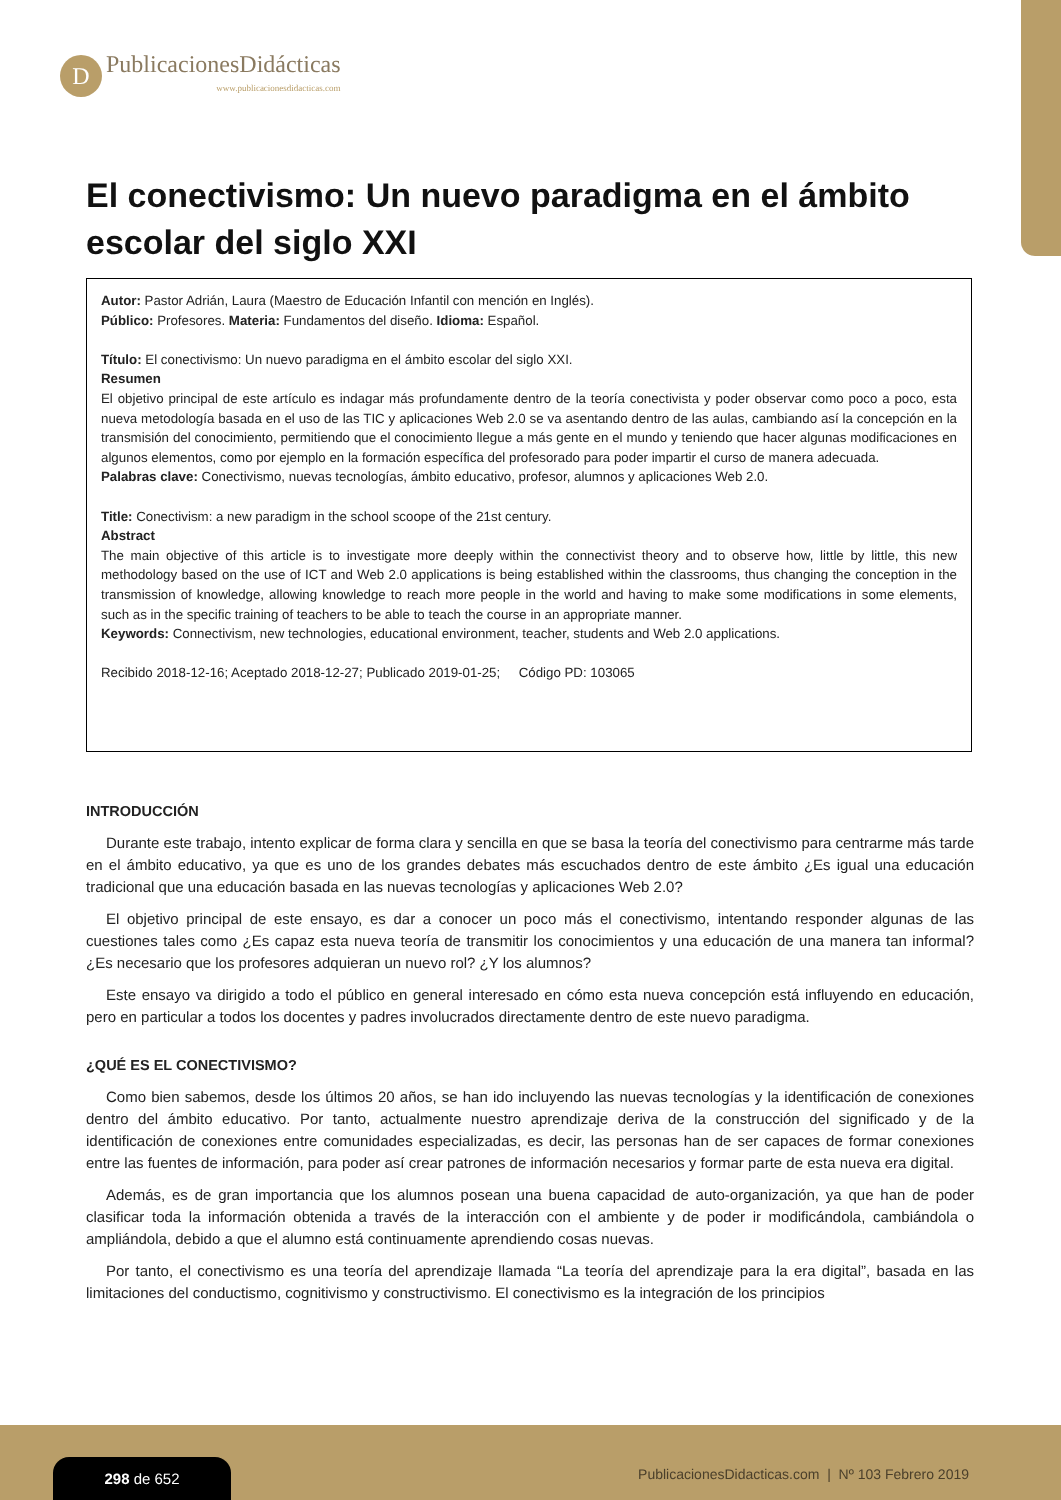D
PublicacionesDidácticas
www.publicacionesdidacticas.com
El conectivismo: Un nuevo paradigma en el ámbito escolar del siglo XXI
Autor: Pastor Adrián, Laura (Maestro de Educación Infantil con mención en Inglés).
Público: Profesores. Materia: Fundamentos del diseño. Idioma: Español.
Título: El conectivismo: Un nuevo paradigma en el ámbito escolar del siglo XXI.
Resumen
El objetivo principal de este artículo es indagar más profundamente dentro de la teoría conectivista y poder observar como poco a poco, esta nueva metodología basada en el uso de las TIC y aplicaciones Web 2.0 se va asentando dentro de las aulas, cambiando así la concepción en la transmisión del conocimiento, permitiendo que el conocimiento llegue a más gente en el mundo y teniendo que hacer algunas modificaciones en algunos elementos, como por ejemplo en la formación específica del profesorado para poder impartir el curso de manera adecuada.
Palabras clave: Conectivismo, nuevas tecnologías, ámbito educativo, profesor, alumnos y aplicaciones Web 2.0.
Title: Conectivism: a new paradigm in the school scoope of the 21st century.
Abstract
The main objective of this article is to investigate more deeply within the connectivist theory and to observe how, little by little, this new methodology based on the use of ICT and Web 2.0 applications is being established within the classrooms, thus changing the conception in the transmission of knowledge, allowing knowledge to reach more people in the world and having to make some modifications in some elements, such as in the specific training of teachers to be able to teach the course in an appropriate manner.
Keywords: Connectivism, new technologies, educational environment, teacher, students and Web 2.0 applications.
Recibido 2018-12-16; Aceptado 2018-12-27; Publicado 2019-01-25; Código PD: 103065
INTRODUCCIÓN
Durante este trabajo, intento explicar de forma clara y sencilla en que se basa la teoría del conectivismo para centrarme más tarde en el ámbito educativo, ya que es uno de los grandes debates más escuchados dentro de este ámbito ¿Es igual una educación tradicional que una educación basada en las nuevas tecnologías y aplicaciones Web 2.0?
El objetivo principal de este ensayo, es dar a conocer un poco más el conectivismo, intentando responder algunas de las cuestiones tales como ¿Es capaz esta nueva teoría de transmitir los conocimientos y una educación de una manera tan informal? ¿Es necesario que los profesores adquieran un nuevo rol? ¿Y los alumnos?
Este ensayo va dirigido a todo el público en general interesado en cómo esta nueva concepción está influyendo en educación, pero en particular a todos los docentes y padres involucrados directamente dentro de este nuevo paradigma.
¿QUÉ ES EL CONECTIVISMO?
Como bien sabemos, desde los últimos 20 años, se han ido incluyendo las nuevas tecnologías y la identificación de conexiones dentro del ámbito educativo. Por tanto, actualmente nuestro aprendizaje deriva de la construcción del significado y de la identificación de conexiones entre comunidades especializadas, es decir, las personas han de ser capaces de formar conexiones entre las fuentes de información, para poder así crear patrones de información necesarios y formar parte de esta nueva era digital.
Además, es de gran importancia que los alumnos posean una buena capacidad de auto-organización, ya que han de poder clasificar toda la información obtenida a través de la interacción con el ambiente y de poder ir modificándola, cambiándola o ampliándola, debido a que el alumno está continuamente aprendiendo cosas nuevas.
Por tanto, el conectivismo es una teoría del aprendizaje llamada “La teoría del aprendizaje para la era digital”, basada en las limitaciones del conductismo, cognitivismo y constructivismo. El conectivismo es la integración de los principios
298 de 652
PublicacionesDidacticas.com | Nº 103 Febrero 2019